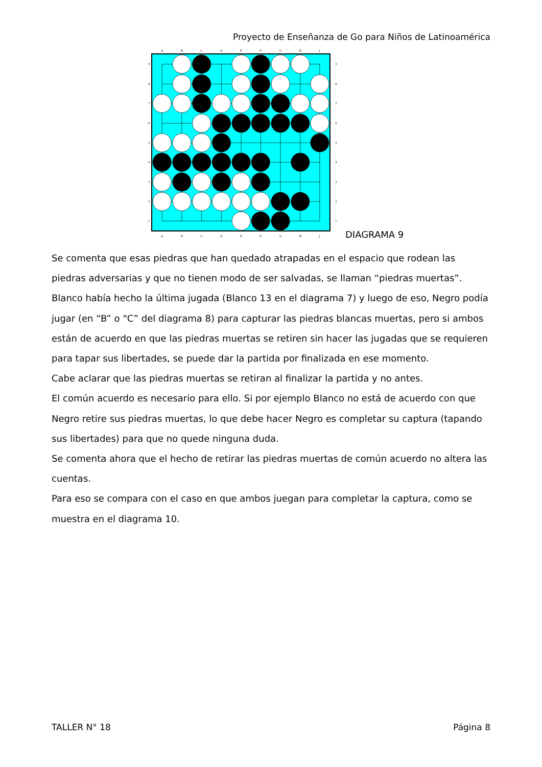Proyecto de Enseñanza de Go para Niños de Latinoamérica
A
B
C
D
E
F
G
H
J
A
B
C
D
E
F
G
H
J
9
9
8
8
7
7
6
6
5
5
4
4
3
3
2
2
1
1
DIAGRAMA 9
Se comenta que esas piedras que han quedado atrapadas en el espacio que rodean las piedras adversarias y que no tienen modo de ser salvadas, se llaman “piedras muertas”.
Blanco había hecho la última jugada (Blanco 13 en el diagrama 7) y luego de eso, Negro podía jugar (en “B” o “C” del diagrama 8) para capturar las piedras blancas muertas, pero si ambos están de acuerdo en que las piedras muertas se retiren sin hacer las jugadas que se requieren para tapar sus libertades, se puede dar la partida por finalizada en ese momento.
Cabe aclarar que las piedras muertas se retiran al finalizar la partida y no antes.
El común acuerdo es necesario para ello. Si por ejemplo Blanco no está de acuerdo con que Negro retire sus piedras muertas, lo que debe hacer Negro es completar su captura (tapando sus libertades) para que no quede ninguna duda.
Se comenta ahora que el hecho de retirar las piedras muertas de común acuerdo no altera las cuentas.
Para eso se compara con el caso en que ambos juegan para completar la captura, como se muestra en el diagrama 10.
TALLER N° 18 Página 8